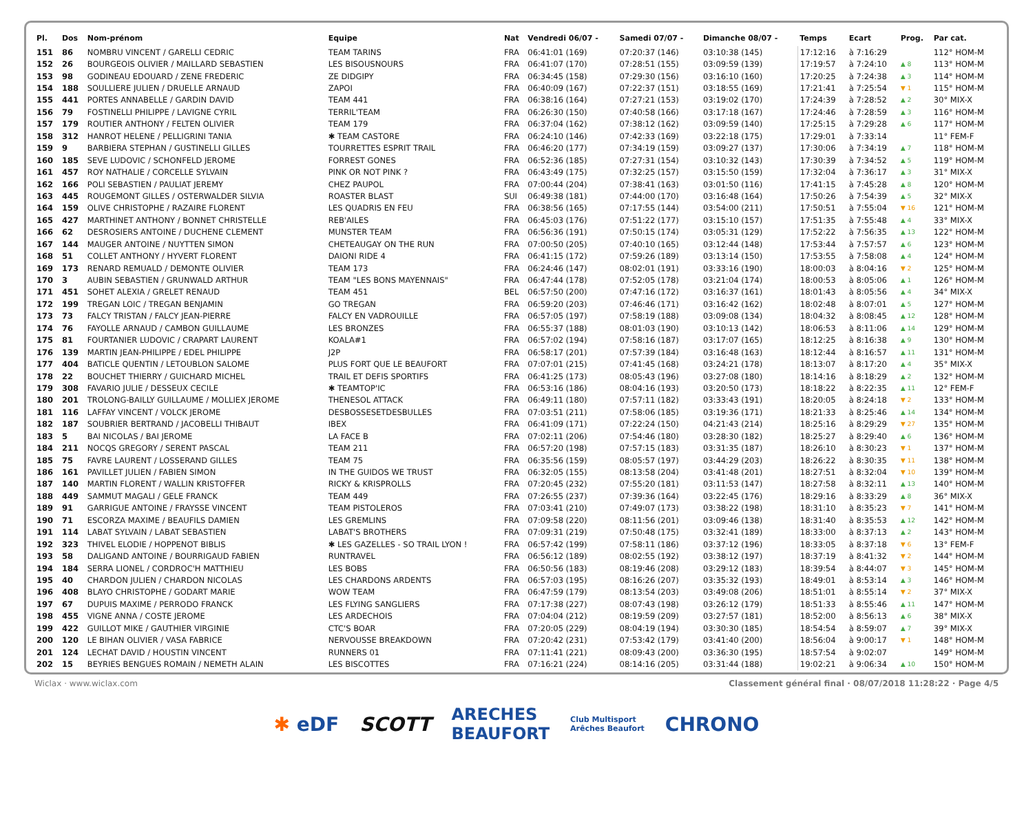| Pl. | Dos | Nom-prénom | Equipe | Nat | Vendredi 06/07 - | Samedi 07/07 - | Dimanche 08/07 - | Temps | Ecart | Prog. | Par cat. |
| --- | --- | --- | --- | --- | --- | --- | --- | --- | --- | --- | --- |
| 151 | 86 | NOMBRU VINCENT / GARELLI CEDRIC | TEAM TARINS | FRA | 06:41:01 (169) | 07:20:37 (146) | 03:10:38 (145) | 17:12:16 | à 7:16:29 | | 112° HOM-M |
| 152 | 26 | BOURGEOIS OLIVIER / MAILLARD SEBASTIEN | LES BISOUSNOURS | FRA | 06:41:07 (170) | 07:28:51 (155) | 03:09:59 (139) | 17:19:57 | à 7:24:10 | ▲ 8 | 113° HOM-M |
| 153 | 98 | GODINEAU EDOUARD / ZENE FREDERIC | ZE DIDGIPY | FRA | 06:34:45 (158) | 07:29:30 (156) | 03:16:10 (160) | 17:20:25 | à 7:24:38 | ▲ 3 | 114° HOM-M |
| 154 | 188 | SOULLIERE JULIEN / DRUELLE ARNAUD | ZAPOI | FRA | 06:40:09 (167) | 07:22:37 (151) | 03:18:55 (169) | 17:21:41 | à 7:25:54 | ▼ 1 | 115° HOM-M |
| 155 | 441 | PORTES ANNABELLE / GARDIN DAVID | TEAM 441 | FRA | 06:38:16 (164) | 07:27:21 (153) | 03:19:02 (170) | 17:24:39 | à 7:28:52 | ▲ 2 | 30° MIX-X |
| 156 | 79 | FOSTINELLI PHILIPPE / LAVIGNE CYRIL | TERRIL'TEAM | FRA | 06:26:30 (150) | 07:40:58 (166) | 03:17:18 (167) | 17:24:46 | à 7:28:59 | ▲ 3 | 116° HOM-M |
| 157 | 179 | ROUTIER ANTHONY / FELTEN OLIVIER | TEAM 179 | FRA | 06:37:04 (162) | 07:38:12 (162) | 03:09:59 (140) | 17:25:15 | à 7:29:28 | ▲ 6 | 117° HOM-M |
| 158 | 312 | HANROT HELENE / PELLIGRINI TANIA | ✱ TEAM CASTORE | FRA | 06:24:10 (146) | 07:42:33 (169) | 03:22:18 (175) | 17:29:01 | à 7:33:14 | | 11° FEM-F |
| 159 | 9 | BARBIERA STEPHAN / GUSTINELLI GILLES | TOURRETTES ESPRIT TRAIL | FRA | 06:46:20 (177) | 07:34:19 (159) | 03:09:27 (137) | 17:30:06 | à 7:34:19 | ▲ 7 | 118° HOM-M |
| 160 | 185 | SEVE LUDOVIC / SCHONFELD JEROME | FORREST GONES | FRA | 06:52:36 (185) | 07:27:31 (154) | 03:10:32 (143) | 17:30:39 | à 7:34:52 | ▲ 5 | 119° HOM-M |
| 161 | 457 | ROY NATHALIE / CORCELLE SYLVAIN | PINK OR NOT PINK ? | FRA | 06:43:49 (175) | 07:32:25 (157) | 03:15:50 (159) | 17:32:04 | à 7:36:17 | ▲ 3 | 31° MIX-X |
| 162 | 166 | POLI SEBASTIEN / PAULIAT JEREMY | CHEZ PAUPOL | FRA | 07:00:44 (204) | 07:38:41 (163) | 03:01:50 (116) | 17:41:15 | à 7:45:28 | ▲ 8 | 120° HOM-M |
| 163 | 445 | ROUGEMONT GILLES / OSTERWALDER SILVIA | ROASTER BLAST | SUI | 06:49:38 (181) | 07:44:00 (170) | 03:16:48 (164) | 17:50:26 | à 7:54:39 | ▲ 5 | 32° MIX-X |
| 164 | 159 | OLIVE CHRISTOPHE / RAZAIRE FLORENT | LES QUADRIS EN FEU | FRA | 06:38:56 (165) | 07:17:55 (144) | 03:54:00 (211) | 17:50:51 | à 7:55:04 | ▼ 16 | 121° HOM-M |
| 165 | 427 | MARTHINET ANTHONY / BONNET CHRISTELLE | REB'AILES | FRA | 06:45:03 (176) | 07:51:22 (177) | 03:15:10 (157) | 17:51:35 | à 7:55:48 | ▲ 4 | 33° MIX-X |
| 166 | 62 | DESROSIERS ANTOINE / DUCHENE CLEMENT | MUNSTER TEAM | FRA | 06:56:36 (191) | 07:50:15 (174) | 03:05:31 (129) | 17:52:22 | à 7:56:35 | ▲ 13 | 122° HOM-M |
| 167 | 144 | MAUGER ANTOINE / NUYTTEN SIMON | CHETEAUGAY ON THE RUN | FRA | 07:00:50 (205) | 07:40:10 (165) | 03:12:44 (148) | 17:53:44 | à 7:57:57 | ▲ 6 | 123° HOM-M |
| 168 | 51 | COLLET ANTHONY / HYVERT FLORENT | DAIONI RIDE 4 | FRA | 06:41:15 (172) | 07:59:26 (189) | 03:13:14 (150) | 17:53:55 | à 7:58:08 | ▲ 4 | 124° HOM-M |
| 169 | 173 | RENARD REMUALD / DEMONTE OLIVIER | TEAM 173 | FRA | 06:24:46 (147) | 08:02:01 (191) | 03:33:16 (190) | 18:00:03 | à 8:04:16 | ▼ 2 | 125° HOM-M |
| 170 | 3 | AUBIN SEBASTIEN / GRUNWALD ARTHUR | TEAM "LES BONS MAYENNAIS" | FRA | 06:47:44 (178) | 07:52:05 (178) | 03:21:04 (174) | 18:00:53 | à 8:05:06 | ▲ 1 | 126° HOM-M |
| 171 | 451 | SOHET ALEXIA / GRELET RENAUD | TEAM 451 | BEL | 06:57:50 (200) | 07:47:16 (172) | 03:16:37 (161) | 18:01:43 | à 8:05:56 | ▲ 4 | 34° MIX-X |
| 172 | 199 | TREGAN LOIC / TREGAN BENJAMIN | GO TREGAN | FRA | 06:59:20 (203) | 07:46:46 (171) | 03:16:42 (162) | 18:02:48 | à 8:07:01 | ▲ 5 | 127° HOM-M |
| 173 | 73 | FALCY TRISTAN / FALCY JEAN-PIERRE | FALCY EN VADROUILLE | FRA | 06:57:05 (197) | 07:58:19 (188) | 03:09:08 (134) | 18:04:32 | à 8:08:45 | ▲ 12 | 128° HOM-M |
| 174 | 76 | FAYOLLE ARNAUD / CAMBON GUILLAUME | LES BRONZES | FRA | 06:55:37 (188) | 08:01:03 (190) | 03:10:13 (142) | 18:06:53 | à 8:11:06 | ▲ 14 | 129° HOM-M |
| 175 | 81 | FOURTANIER LUDOVIC / CRAPART LAURENT | KOALA#1 | FRA | 06:57:02 (194) | 07:58:16 (187) | 03:17:07 (165) | 18:12:25 | à 8:16:38 | ▲ 9 | 130° HOM-M |
| 176 | 139 | MARTIN JEAN-PHILIPPE / EDEL PHILIPPE | J2P | FRA | 06:58:17 (201) | 07:57:39 (184) | 03:16:48 (163) | 18:12:44 | à 8:16:57 | ▲ 11 | 131° HOM-M |
| 177 | 404 | BATICLE QUENTIN / LETOUBLON SALOME | PLUS FORT QUE LE BEAUFORT | FRA | 07:07:01 (215) | 07:41:45 (168) | 03:24:21 (178) | 18:13:07 | à 8:17:20 | ▲ 4 | 35° MIX-X |
| 178 | 22 | BOUCHET THIERRY / GUICHARD MICHEL | TRAIL ET DEFIS SPORTIFS | FRA | 06:41:25 (173) | 08:05:43 (196) | 03:27:08 (180) | 18:14:16 | à 8:18:29 | ▲ 2 | 132° HOM-M |
| 179 | 308 | FAVARIO JULIE / DESSEUX CECILE | ✱ TEAMTOP'IC | FRA | 06:53:16 (186) | 08:04:16 (193) | 03:20:50 (173) | 18:18:22 | à 8:22:35 | ▲ 11 | 12° FEM-F |
| 180 | 201 | TROLONG-BAILLY GUILLAUME / MOLLIEX JEROME | THENESOL ATTACK | FRA | 06:49:11 (180) | 07:57:11 (182) | 03:33:43 (191) | 18:20:05 | à 8:24:18 | ▼ 2 | 133° HOM-M |
| 181 | 116 | LAFFAY VINCENT / VOLCK JEROME | DESBOSSESETDESBULLES | FRA | 07:03:51 (211) | 07:58:06 (185) | 03:19:36 (171) | 18:21:33 | à 8:25:46 | ▲ 14 | 134° HOM-M |
| 182 | 187 | SOUBRIER BERTRAND / JACOBELLI THIBAUT | IBEX | FRA | 06:41:09 (171) | 07:22:24 (150) | 04:21:43 (214) | 18:25:16 | à 8:29:29 | ▼ 27 | 135° HOM-M |
| 183 | 5 | BAI NICOLAS / BAI JEROME | LA FACE B | FRA | 07:02:11 (206) | 07:54:46 (180) | 03:28:30 (182) | 18:25:27 | à 8:29:40 | ▲ 6 | 136° HOM-M |
| 184 | 211 | NOCQS GREGORY / SERENT PASCAL | TEAM 211 | FRA | 06:57:20 (198) | 07:57:15 (183) | 03:31:35 (187) | 18:26:10 | à 8:30:23 | ▼ 1 | 137° HOM-M |
| 185 | 75 | FAVRE LAURENT / LOSSERAND GILLES | TEAM 75 | FRA | 06:35:56 (159) | 08:05:57 (197) | 03:44:29 (203) | 18:26:22 | à 8:30:35 | ▼ 11 | 138° HOM-M |
| 186 | 161 | PAVILLET JULIEN / FABIEN SIMON | IN THE GUIDOS WE TRUST | FRA | 06:32:05 (155) | 08:13:58 (204) | 03:41:48 (201) | 18:27:51 | à 8:32:04 | ▼ 10 | 139° HOM-M |
| 187 | 140 | MARTIN FLORENT / WALLIN KRISTOFFER | RICKY & KRISPROLLS | FRA | 07:20:45 (232) | 07:55:20 (181) | 03:11:53 (147) | 18:27:58 | à 8:32:11 | ▲ 13 | 140° HOM-M |
| 188 | 449 | SAMMUT MAGALI / GELE FRANCK | TEAM 449 | FRA | 07:26:55 (237) | 07:39:36 (164) | 03:22:45 (176) | 18:29:16 | à 8:33:29 | ▲ 8 | 36° MIX-X |
| 189 | 91 | GARRIGUE ANTOINE / FRAYSSE VINCENT | TEAM PISTOLEROS | FRA | 07:03:41 (210) | 07:49:07 (173) | 03:38:22 (198) | 18:31:10 | à 8:35:23 | ▼ 7 | 141° HOM-M |
| 190 | 71 | ESCORZA MAXIME / BEAUFILS DAMIEN | LES GREMLINS | FRA | 07:09:58 (220) | 08:11:56 (201) | 03:09:46 (138) | 18:31:40 | à 8:35:53 | ▲ 12 | 142° HOM-M |
| 191 | 114 | LABAT SYLVAIN / LABAT SEBASTIEN | LABAT'S BROTHERS | FRA | 07:09:31 (219) | 07:50:48 (175) | 03:32:41 (189) | 18:33:00 | à 8:37:13 | ▲ 2 | 143° HOM-M |
| 192 | 323 | THIVEL ELODIE / HOPPENOT BIBLIS | ✱ LES GAZELLES - SO TRAIL LYON ! | FRA | 06:57:42 (199) | 07:58:11 (186) | 03:37:12 (196) | 18:33:05 | à 8:37:18 | ▼ 6 | 13° FEM-F |
| 193 | 58 | DALIGAND ANTOINE / BOURRIGAUD FABIEN | RUNTRAVEL | FRA | 06:56:12 (189) | 08:02:55 (192) | 03:38:12 (197) | 18:37:19 | à 8:41:32 | ▼ 2 | 144° HOM-M |
| 194 | 184 | SERRA LIONEL / CORDROC'H MATTHIEU | LES BOBS | FRA | 06:50:56 (183) | 08:19:46 (208) | 03:29:12 (183) | 18:39:54 | à 8:44:07 | ▼ 3 | 145° HOM-M |
| 195 | 40 | CHARDON JULIEN / CHARDON NICOLAS | LES CHARDONS ARDENTS | FRA | 06:57:03 (195) | 08:16:26 (207) | 03:35:32 (193) | 18:49:01 | à 8:53:14 | ▲ 3 | 146° HOM-M |
| 196 | 408 | BLAYO CHRISTOPHE / GODART MARIE | WOW TEAM | FRA | 06:47:59 (179) | 08:13:54 (203) | 03:49:08 (206) | 18:51:01 | à 8:55:14 | ▼ 2 | 37° MIX-X |
| 197 | 67 | DUPUIS MAXIME / PERRODO FRANCK | LES FLYING SANGLIERS | FRA | 07:17:38 (227) | 08:07:43 (198) | 03:26:12 (179) | 18:51:33 | à 8:55:46 | ▲ 11 | 147° HOM-M |
| 198 | 455 | VIGNE ANNA / COSTE JEROME | LES ARDECHOIS | FRA | 07:04:04 (212) | 08:19:59 (209) | 03:27:57 (181) | 18:52:00 | à 8:56:13 | ▲ 6 | 38° MIX-X |
| 199 | 422 | GUILLOT MIKE / GAUTHIER VIRGINIE | CTC'S BOAR | FRA | 07:20:05 (229) | 08:04:19 (194) | 03:30:30 (185) | 18:54:54 | à 8:59:07 | ▲ 7 | 39° MIX-X |
| 200 | 120 | LE BIHAN OLIVIER / VASA FABRICE | NERVOUSSE BREAKDOWN | FRA | 07:20:42 (231) | 07:53:42 (179) | 03:41:40 (200) | 18:56:04 | à 9:00:17 | ▼ 1 | 148° HOM-M |
| 201 | 124 | LECHAT DAVID / HOUSTIN VINCENT | RUNNERS 01 | FRA | 07:11:41 (221) | 08:09:43 (200) | 03:36:30 (195) | 18:57:54 | à 9:02:07 | | 149° HOM-M |
| 202 | 15 | BEYRIES BENGUES ROMAIN / NEMETH ALAIN | LES BISCOTTES | FRA | 07:16:21 (224) | 08:14:16 (205) | 03:31:44 (188) | 19:02:21 | à 9:06:34 | ▲ 10 | 150° HOM-M |
Wiclax · www.wiclax.com Classement général final · 08/07/2018 11:28:22 · Page 4/5
✱ eDF SCOTT ARECHES
BEAUFORT Club Multisport
Arêches Beaufort CHRONO